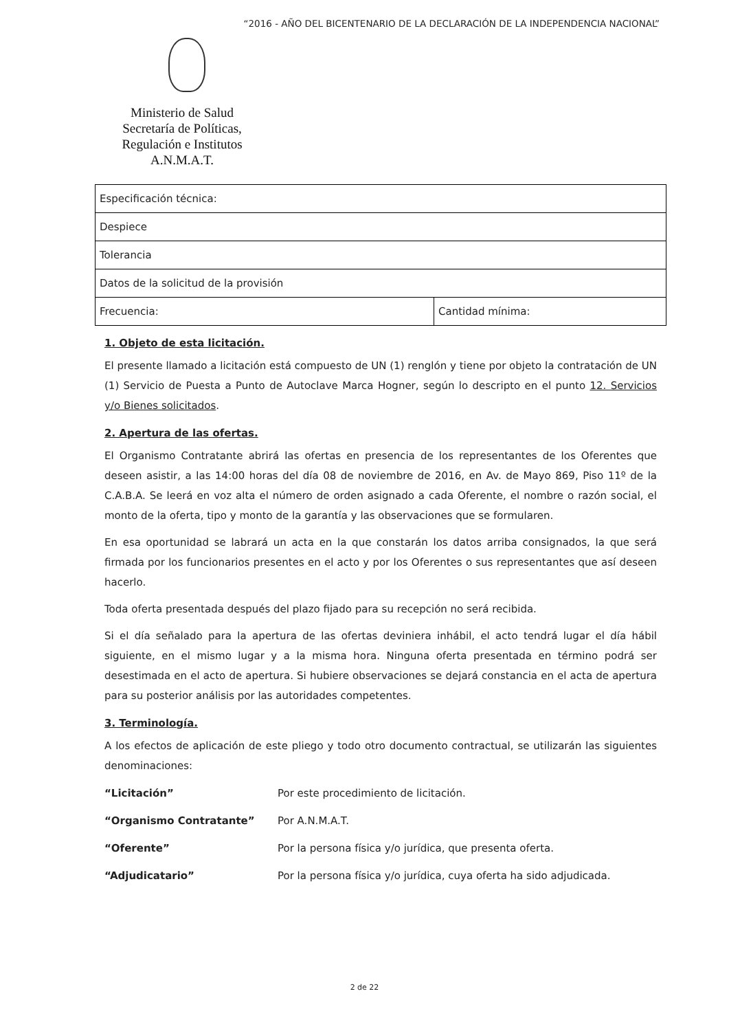“2016 - AÑO DEL BICENTENARIO DE LA DECLARACIÓN DE LA INDEPENDENCIA NACIONAL”
Ministerio de Salud
Secretaría de Políticas,
Regulación e Institutos
A.N.M.A.T.
| Especificación técnica: | |
| Despiece | |
| Tolerancia | |
| Datos de la solicitud de la provisión | |
| Frecuencia: | Cantidad mínima: |
1. Objeto de esta licitación.
El presente llamado a licitación está compuesto de UN (1) renglón y tiene por objeto la contratación de UN (1) Servicio de Puesta a Punto de Autoclave Marca Hogner, según lo descripto en el punto 12. Servicios y/o Bienes solicitados.
2. Apertura de las ofertas.
El Organismo Contratante abrirá las ofertas en presencia de los representantes de los Oferentes que deseen asistir, a las 14:00 horas del día 08 de noviembre de 2016, en Av. de Mayo 869, Piso 11º de la C.A.B.A. Se leerá en voz alta el número de orden asignado a cada Oferente, el nombre o razón social, el monto de la oferta, tipo y monto de la garantía y las observaciones que se formularen.
En esa oportunidad se labrará un acta en la que constarán los datos arriba consignados, la que será firmada por los funcionarios presentes en el acto y por los Oferentes o sus representantes que así deseen hacerlo.
Toda oferta presentada después del plazo fijado para su recepción no será recibida.
Si el día señalado para la apertura de las ofertas deviniera inhábil, el acto tendrá lugar el día hábil siguiente, en el mismo lugar y a la misma hora. Ninguna oferta presentada en término podrá ser desestimada en el acto de apertura. Si hubiere observaciones se dejará constancia en el acta de apertura para su posterior análisis por las autoridades competentes.
3. Terminología.
A los efectos de aplicación de este pliego y todo otro documento contractual, se utilizarán las siguientes denominaciones:
| “Licitación” | Por este procedimiento de licitación. |
| “Organismo Contratante” | Por A.N.M.A.T. |
| “Oferente” | Por la persona física y/o jurídica, que presenta oferta. |
| “Adjudicatario” | Por la persona física y/o jurídica, cuya oferta ha sido adjudicada. |
2 de 22